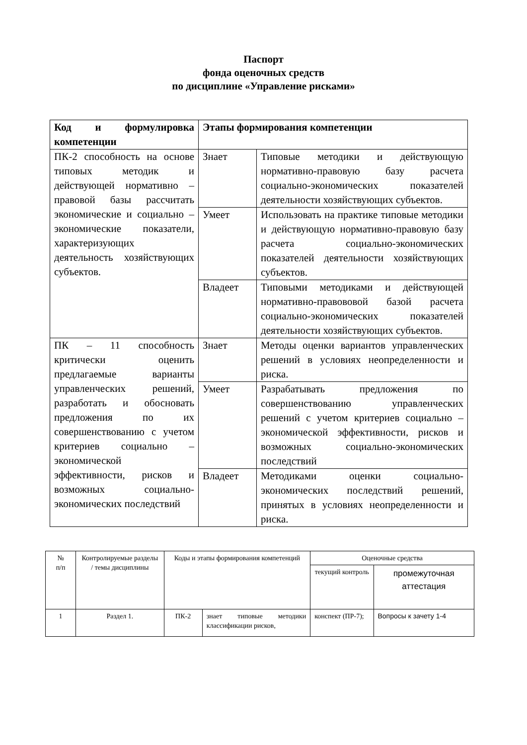Паспорт
фонда оценочных средств
по дисциплине «Управление рисками»
| Код и формулировка компетенции | Этапы формирования компетенции | |
| ПК-2 способность на основе типовых методик и действующей нормативно – правовой базы рассчитать экономические и социально – экономические показатели, характеризующих деятельность хозяйствующих субъектов. | Знает | Типовые методики и действующую нормативно-правовую базу расчета социально-экономических показателей деятельности хозяйствующих субъектов. |
| | Умеет | Использовать на практике типовые методики и действующую нормативно-правовую базу расчета социально-экономических показателей деятельности хозяйствующих субъектов. |
| | Владеет | Типовыми методиками и действующей нормативно-правововой базой расчета социально-экономических показателей деятельности хозяйствующих субъектов. |
| ПК – 11 способность критически оценить предлагаемые варианты управленческих решений, разработать и обосновать предложения по их совершенствованию с учетом критериев социально – экономической эффективности, рисков и возможных социально-экономических последствий | Знает | Методы оценки вариантов управленческих решений в условиях неопределенности и риска. |
| | Умеет | Разрабатывать предложения по совершенствованию управленческих решений с учетом критериев социально – экономической эффективности, рисков и возможных социально-экономических последствий |
| | Владеет | Методиками оценки социально-экономических последствий решений, принятых в условиях неопределенности и риска. |
| № п/п | Контролируемые разделы / темы дисциплины | Коды и этапы формирования компетенций | | Оценочные средства | |
| | | | | текущий контроль | промежуточная аттестация |
| 1 | Раздел 1. | ПК-2 | знает типовые методики классификации рисков, | конспект (ПР-7); | Вопросы к зачету 1-4 |